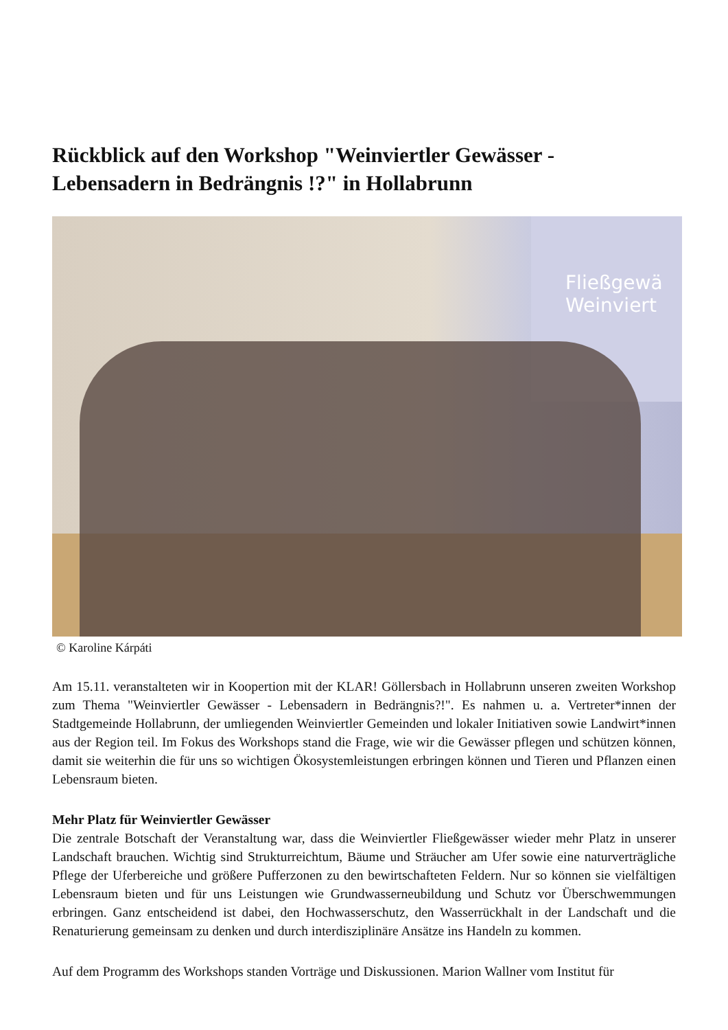Rückblick auf den Workshop "Weinviertler Gewässer - Lebensadern in Bedrängnis !?" in Hollabrunn
Fließgewä
Weinviert
© Karoline Kárpáti
Am 15.11. veranstalteten wir in Koopertion mit der KLAR! Göllersbach in Hollabrunn unseren zweiten Workshop zum Thema "Weinviertler Gewässer - Lebensadern in Bedrängnis?!". Es nahmen u. a. Vertreter*innen der Stadtgemeinde Hollabrunn, der umliegenden Weinviertler Gemeinden und lokaler Initiativen sowie Landwirt*innen aus der Region teil. Im Fokus des Workshops stand die Frage, wie wir die Gewässer pflegen und schützen können, damit sie weiterhin die für uns so wichtigen Ökosystemleistungen erbringen können und Tieren und Pflanzen einen Lebensraum bieten.
Mehr Platz für Weinviertler Gewässer
Die zentrale Botschaft der Veranstaltung war, dass die Weinviertler Fließgewässer wieder mehr Platz in unserer Landschaft brauchen. Wichtig sind Strukturreichtum, Bäume und Sträucher am Ufer sowie eine naturverträgliche Pflege der Uferbereiche und größere Pufferzonen zu den bewirtschafteten Feldern. Nur so können sie vielfältigen Lebensraum bieten und für uns Leistungen wie Grundwasserneubildung und Schutz vor Überschwemmungen erbringen. Ganz entscheidend ist dabei, den Hochwasserschutz, den Wasserrückhalt in der Landschaft und die Renaturierung gemeinsam zu denken und durch interdisziplinäre Ansätze ins Handeln zu kommen.
Auf dem Programm des Workshops standen Vorträge und Diskussionen. Marion Wallner vom Institut für